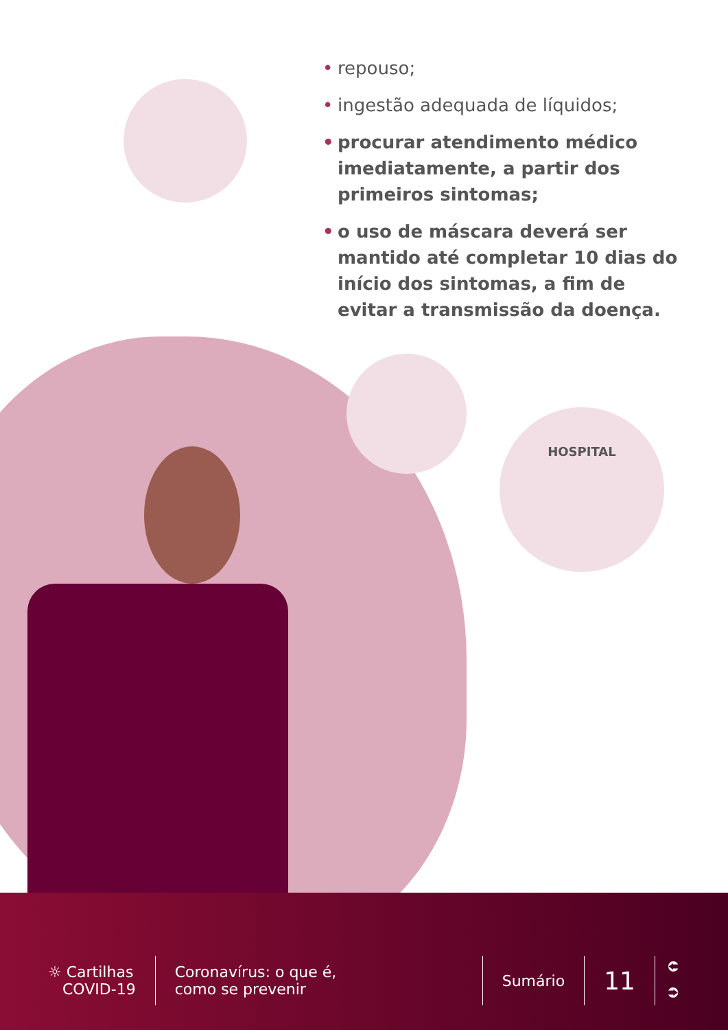• repouso;
• ingestão adequada de líquidos;
• procurar atendimento médico imediatamente, a partir dos primeiros sintomas;
• o uso de máscara deverá ser mantido até completar 10 dias do início dos sintomas, a fim de evitar a transmissão da doença.
HOSPITAL
☼ Cartilhas
COVID-19
Coronavírus: o que é,
como se prevenir
Sumário
11
⮈
⮊